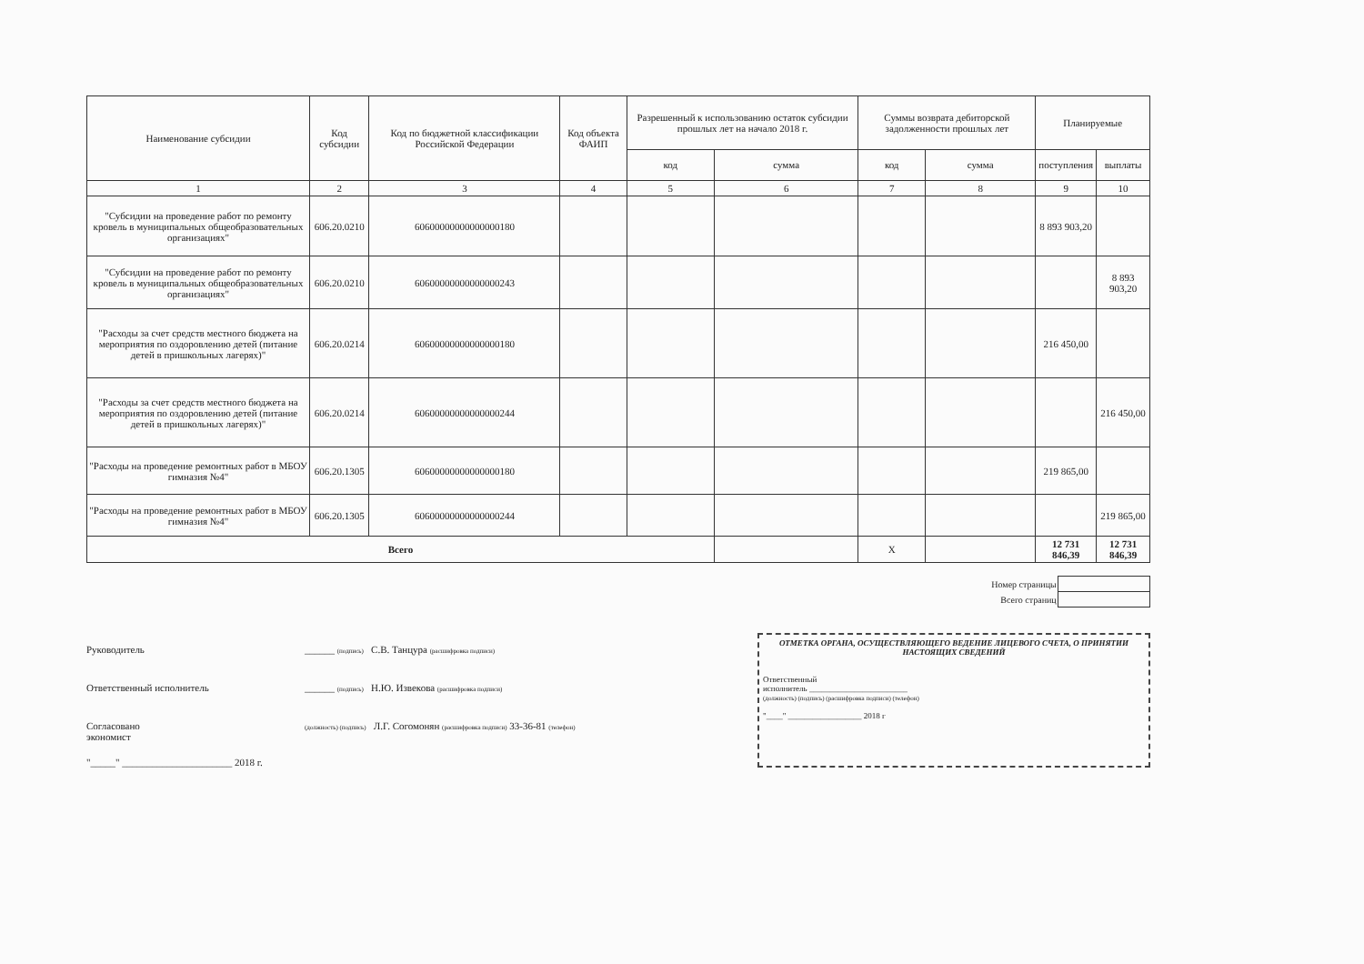| Наименование субсидии | Код субсидии | Код по бюджетной классификации Российской Федерации | Код объекта ФАИП | Разрешенный к использованию остаток субсидии прошлых лет на начало 2018 г. | | Суммы возврата дебиторской задолженности прошлых лет | | Планируемые | |
| --- | --- | --- | --- | --- | --- | --- | --- | --- | --- |
| | | | | код | сумма | код | сумма | поступления | выплаты |
| 1 | 2 | 3 | 4 | 5 | 6 | 7 | 8 | 9 | 10 |
| "Субсидии на проведение работ по ремонту кровель в муниципальных общеобразовательных организациях" | 606.20.0210 | 60600000000000000180 | | | | | | 8 893 903,20 | |
| "Субсидии на проведение работ по ремонту кровель в муниципальных общеобразовательных организациях" | 606.20.0210 | 60600000000000000243 | | | | | | | 8 893 903,20 |
| "Расходы за счет средств местного бюджета на мероприятия по оздоровлению детей (питание детей в пришкольных лагерях)" | 606.20.0214 | 60600000000000000180 | | | | | | 216 450,00 | |
| "Расходы за счет средств местного бюджета на мероприятия по оздоровлению детей (питание детей в пришкольных лагерях)" | 606.20.0214 | 60600000000000000244 | | | | | | | 216 450,00 |
| "Расходы на проведение ремонтных работ в МБОУ гимназия №4" | 606.20.1305 | 60600000000000000180 | | | | | | 219 865,00 | |
| "Расходы на проведение ремонтных работ в МБОУ гимназия №4" | 606.20.1305 | 60600000000000000244 | | | | | | | 219 865,00 |
| Всего | | | | | | X | | 12 731 846,39 | 12 731 846,39 |
| Номер страницы | |
| Всего страниц | |
Руководитель ______ (подпись) С.В. Танцура (расшифровка подписи)
Ответственный исполнитель ______ (подпись) Н.Ю. Извекова (расшифровка подписи)
Согласовано
экономист
(должность) (подпись) Л.Г. Согомонян (расшифровка подписи) 33-36-81 (телефон)
"_____" ______________________ 2018 г.
ОТМЕТКА ОРГАНА, ОСУЩЕСТВЛЯЮЩЕГО ВЕДЕНИЕ ЛИЦЕВОГО СЧЕТА, О ПРИНЯТИИ НАСТОЯЩИХ СВЕДЕНИЙ
Ответственный
исполнитель ________________________
(должность) (подпись) (расшифровка подписи) (телефон)
"____" __________________ 2018 г